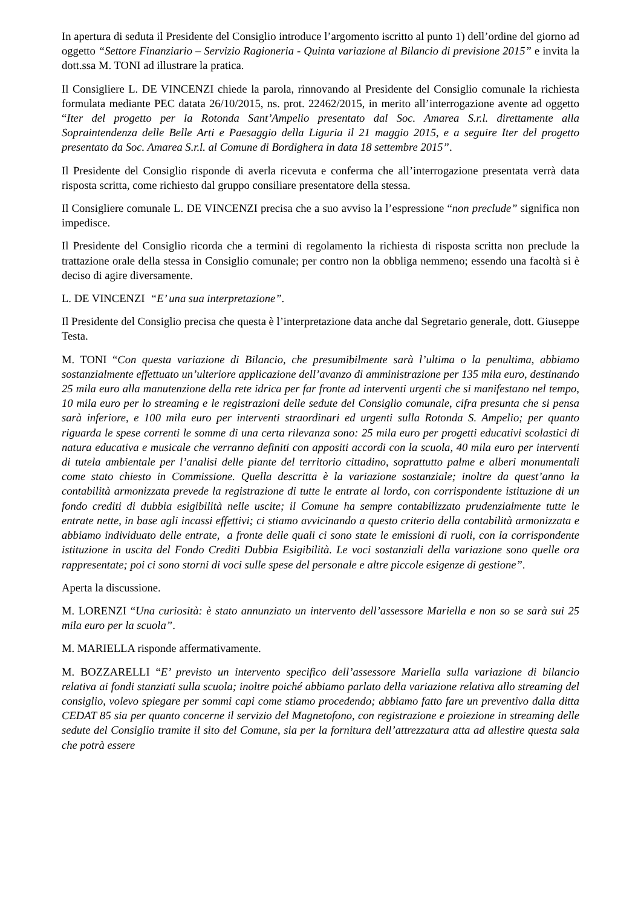In apertura di seduta il Presidente del Consiglio introduce l’argomento iscritto al punto 1) dell’ordine del giorno ad oggetto “Settore Finanziario – Servizio Ragioneria - Quinta variazione al Bilancio di previsione 2015” e invita la dott.ssa M. TONI ad illustrare la pratica.
Il Consigliere L. DE VINCENZI chiede la parola, rinnovando al Presidente del Consiglio comunale la richiesta formulata mediante PEC datata 26/10/2015, ns. prot. 22462/2015, in merito all’interrogazione avente ad oggetto “Iter del progetto per la Rotonda Sant’Ampelio presentato dal Soc. Amarea S.r.l. direttamente alla Sopraintendenza delle Belle Arti e Paesaggio della Liguria il 21 maggio 2015, e a seguire Iter del progetto presentato da Soc. Amarea S.r.l. al Comune di Bordighera in data 18 settembre 2015”.
Il Presidente del Consiglio risponde di averla ricevuta e conferma che all’interrogazione presentata verrà data risposta scritta, come richiesto dal gruppo consiliare presentatore della stessa.
Il Consigliere comunale L. DE VINCENZI precisa che a suo avviso la l’espressione “non preclude” significa non impedisce.
Il Presidente del Consiglio ricorda che a termini di regolamento la richiesta di risposta scritta non preclude la trattazione orale della stessa in Consiglio comunale; per contro non la obbliga nemmeno; essendo una facoltà si è deciso di agire diversamente.
L. DE VINCENZI “E’ una sua interpretazione”.
Il Presidente del Consiglio precisa che questa è l’interpretazione data anche dal Segretario generale, dott. Giuseppe Testa.
M. TONI “Con questa variazione di Bilancio, che presumibilmente sarà l’ultima o la penultima, abbiamo sostanzialmente effettuato un’ulteriore applicazione dell’avanzo di amministrazione per 135 mila euro, destinando 25 mila euro alla manutenzione della rete idrica per far fronte ad interventi urgenti che si manifestano nel tempo, 10 mila euro per lo streaming e le registrazioni delle sedute del Consiglio comunale, cifra presunta che si pensa sarà inferiore, e 100 mila euro per interventi straordinari ed urgenti sulla Rotonda S. Ampelio; per quanto riguarda le spese correnti le somme di una certa rilevanza sono: 25 mila euro per progetti educativi scolastici di natura educativa e musicale che verranno definiti con appositi accordi con la scuola, 40 mila euro per interventi di tutela ambientale per l’analisi delle piante del territorio cittadino, soprattutto palme e alberi monumentali come stato chiesto in Commissione. Quella descritta è la variazione sostanziale; inoltre da quest’anno la contabilità armonizzata prevede la registrazione di tutte le entrate al lordo, con corrispondente istituzione di un fondo crediti di dubbia esigibilità nelle uscite; il Comune ha sempre contabilizzato prudenzialmente tutte le entrate nette, in base agli incassi effettivi; ci stiamo avvicinando a questo criterio della contabilità armonizzata e abbiamo individuato delle entrate, a fronte delle quali ci sono state le emissioni di ruoli, con la corrispondente istituzione in uscita del Fondo Crediti Dubbia Esigibilità. Le voci sostanziali della variazione sono quelle ora rappresentate; poi ci sono storni di voci sulle spese del personale e altre piccole esigenze di gestione”.
Aperta la discussione.
M. LORENZI “Una curiosità: è stato annunziato un intervento dell’assessore Mariella e non so se sarà sui 25 mila euro per la scuola”.
M. MARIELLA risponde affermativamente.
M. BOZZARELLI “E’ previsto un intervento specifico dell’assessore Mariella sulla variazione di bilancio relativa ai fondi stanziati sulla scuola; inoltre poiché abbiamo parlato della variazione relativa allo streaming del consiglio, volevo spiegare per sommi capi come stiamo procedendo; abbiamo fatto fare un preventivo dalla ditta CEDAT 85 sia per quanto concerne il servizio del Magnetofono, con registrazione e proiezione in streaming delle sedute del Consiglio tramite il sito del Comune, sia per la fornitura dell’attrezzatura atta ad allestire questa sala che potrà essere